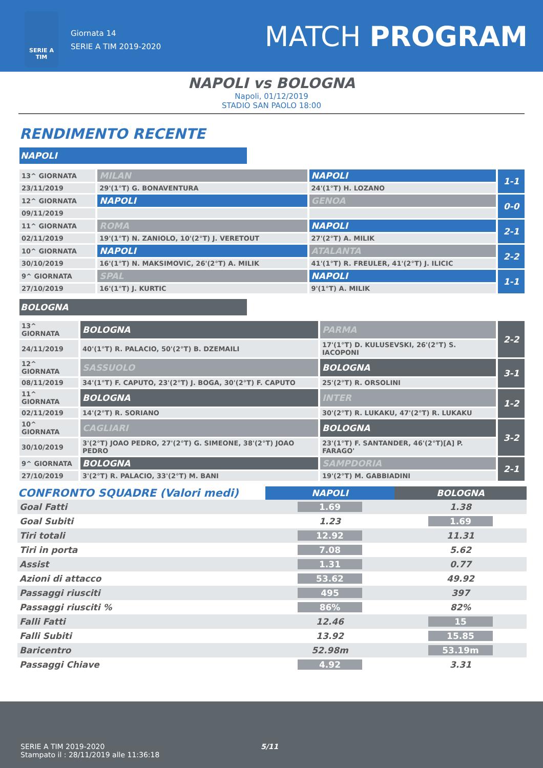SERIE A
TIM
Giornata 14
SERIE A TIM 2019-2020
MATCH PROGRAM
NAPOLI vs BOLOGNA
Napoli, 01/12/2019
STADIO SAN PAOLO 18:00
RENDIMENTO RECENTE
NAPOLI
| 13^ GIORNATA | MILAN | NAPOLI | 1-1 |
| 23/11/2019 | 29'(1°T) G. BONAVENTURA | 24'(1°T) H. LOZANO | |
| 12^ GIORNATA | NAPOLI | GENOA | 0-0 |
| 09/11/2019 | | | |
| 11^ GIORNATA | ROMA | NAPOLI | 2-1 |
| 02/11/2019 | 19'(1°T) N. ZANIOLO, 10'(2°T) J. VERETOUT | 27'(2°T) A. MILIK | |
| 10^ GIORNATA | NAPOLI | ATALANTA | 2-2 |
| 30/10/2019 | 16'(1°T) N. MAKSIMOVIC, 26'(2°T) A. MILIK | 41'(1°T) R. FREULER, 41'(2°T) J. ILICIC | |
| 9^ GIORNATA | SPAL | NAPOLI | 1-1 |
| 27/10/2019 | 16'(1°T) J. KURTIC | 9'(1°T) A. MILIK | |
BOLOGNA
| 13^ GIORNATA | BOLOGNA | PARMA | 2-2 |
| 24/11/2019 | 40'(1°T) R. PALACIO, 50'(2°T) B. DZEMAILI | 17'(1°T) D. KULUSEVSKI, 26'(2°T) S. IACOPONI | |
| 12^ GIORNATA | SASSUOLO | BOLOGNA | 3-1 |
| 08/11/2019 | 34'(1°T) F. CAPUTO, 23'(2°T) J. BOGA, 30'(2°T) F. CAPUTO | 25'(2°T) R. ORSOLINI | |
| 11^ GIORNATA | BOLOGNA | INTER | 1-2 |
| 02/11/2019 | 14'(2°T) R. SORIANO | 30'(2°T) R. LUKAKU, 47'(2°T) R. LUKAKU | |
| 10^ GIORNATA | CAGLIARI | BOLOGNA | 3-2 |
| 30/10/2019 | 3'(2°T) JOAO PEDRO, 27'(2°T) G. SIMEONE, 38'(2°T) JOAO PEDRO | 23'(1°T) F. SANTANDER, 46'(2°T)[A] P. FARAGO' | |
| 9^ GIORNATA | BOLOGNA | SAMPDORIA | 2-1 |
| 27/10/2019 | 3'(2°T) R. PALACIO, 33'(2°T) M. BANI | 19'(2°T) M. GABBIADINI | |
| CONFRONTO SQUADRE (Valori medi) | NAPOLI | BOLOGNA |
| --- | --- | --- |
| Goal Fatti | 1.69 | 1.38 |
| Goal Subiti | 1.23 | 1.69 |
| Tiri totali | 12.92 | 11.31 |
| Tiri in porta | 7.08 | 5.62 |
| Assist | 1.31 | 0.77 |
| Azioni di attacco | 53.62 | 49.92 |
| Passaggi riusciti | 495 | 397 |
| Passaggi riusciti % | 86% | 82% |
| Falli Fatti | 12.46 | 15 |
| Falli Subiti | 13.92 | 15.85 |
| Baricentro | 52.98m | 53.19m |
| Passaggi Chiave | 4.92 | 3.31 |
SERIE A TIM 2019-2020 5/11
Stampato il : 28/11/2019 alle 11:36:18